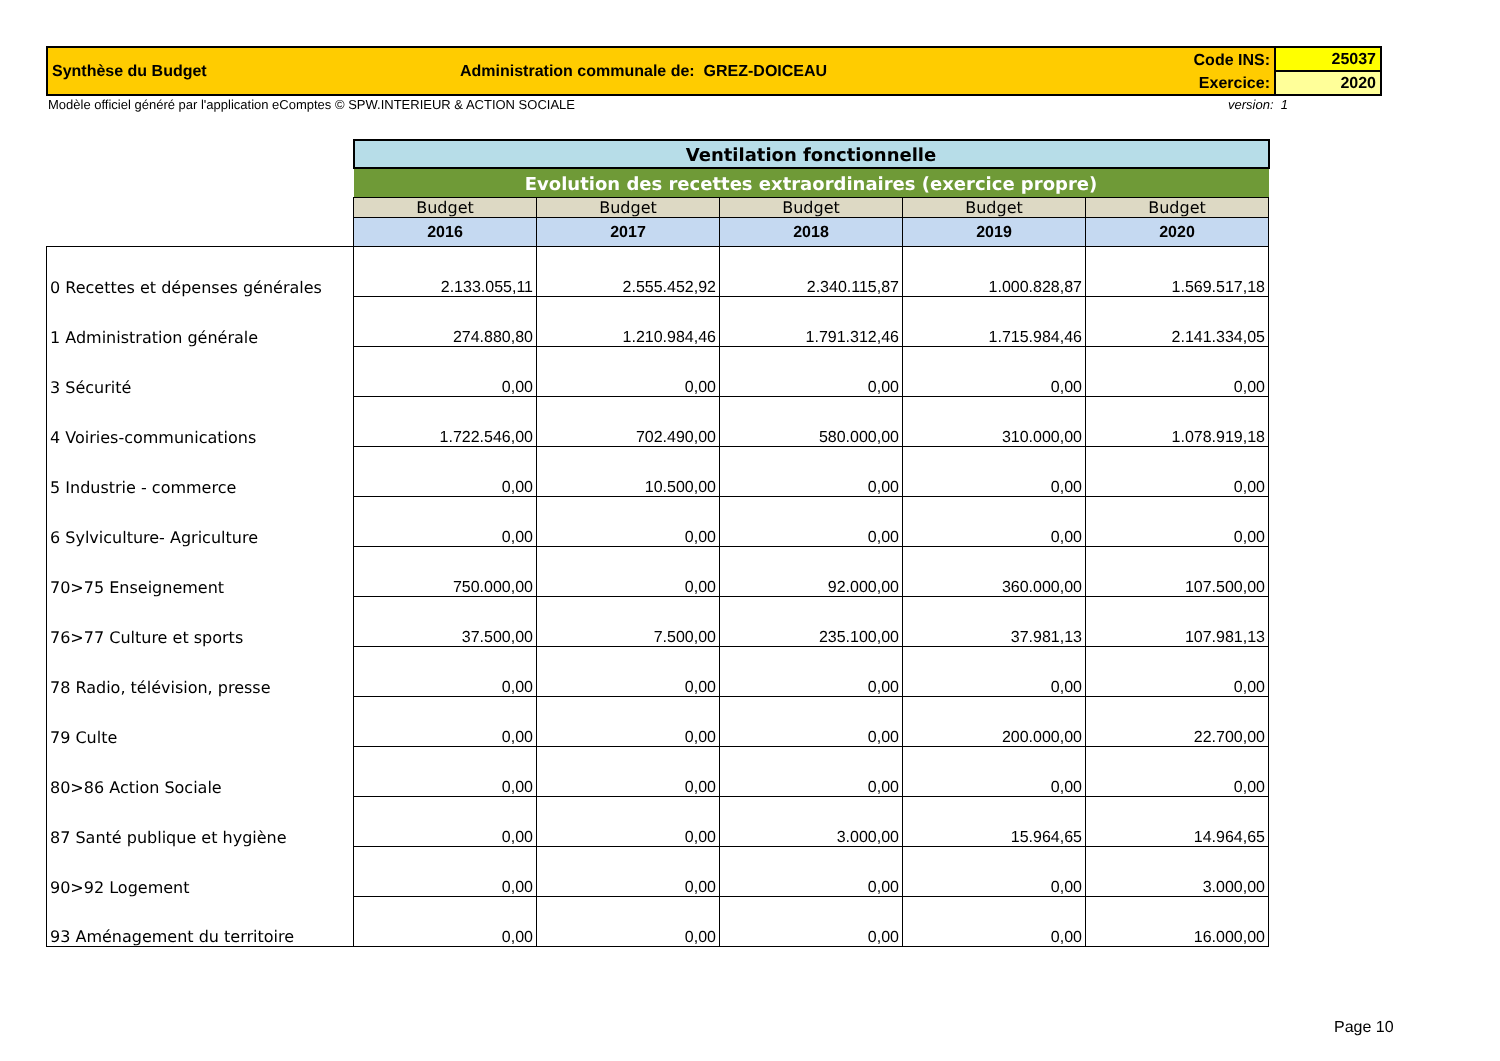| Synthèse du Budget | Administration communale de: GREZ-DOICEAU | Code INS: | 25037 |
| | | Exercice: | 2020 |
Modèle officiel généré par l'application eComptes © SPW.INTERIEUR & ACTION SOCIALE version: 1
| | Ventilation fonctionnelle | | | | |
| | Evolution des recettes extraordinaires (exercice propre) | | | | |
| | Budget | Budget | Budget | Budget | Budget |
| | 2016 | 2017 | 2018 | 2019 | 2020 |
| 0 Recettes et dépenses générales | 2.133.055,11 | 2.555.452,92 | 2.340.115,87 | 1.000.828,87 | 1.569.517,18 |
| 1 Administration générale | 274.880,80 | 1.210.984,46 | 1.791.312,46 | 1.715.984,46 | 2.141.334,05 |
| 3 Sécurité | 0,00 | 0,00 | 0,00 | 0,00 | 0,00 |
| 4 Voiries-communications | 1.722.546,00 | 702.490,00 | 580.000,00 | 310.000,00 | 1.078.919,18 |
| 5 Industrie - commerce | 0,00 | 10.500,00 | 0,00 | 0,00 | 0,00 |
| 6 Sylviculture- Agriculture | 0,00 | 0,00 | 0,00 | 0,00 | 0,00 |
| 70>75 Enseignement | 750.000,00 | 0,00 | 92.000,00 | 360.000,00 | 107.500,00 |
| 76>77 Culture et sports | 37.500,00 | 7.500,00 | 235.100,00 | 37.981,13 | 107.981,13 |
| 78 Radio, télévision, presse | 0,00 | 0,00 | 0,00 | 0,00 | 0,00 |
| 79 Culte | 0,00 | 0,00 | 0,00 | 200.000,00 | 22.700,00 |
| 80>86 Action Sociale | 0,00 | 0,00 | 0,00 | 0,00 | 0,00 |
| 87 Santé publique et hygiène | 0,00 | 0,00 | 3.000,00 | 15.964,65 | 14.964,65 |
| 90>92 Logement | 0,00 | 0,00 | 0,00 | 0,00 | 3.000,00 |
| 93 Aménagement du territoire | 0,00 | 0,00 | 0,00 | 0,00 | 16.000,00 |
Page 10